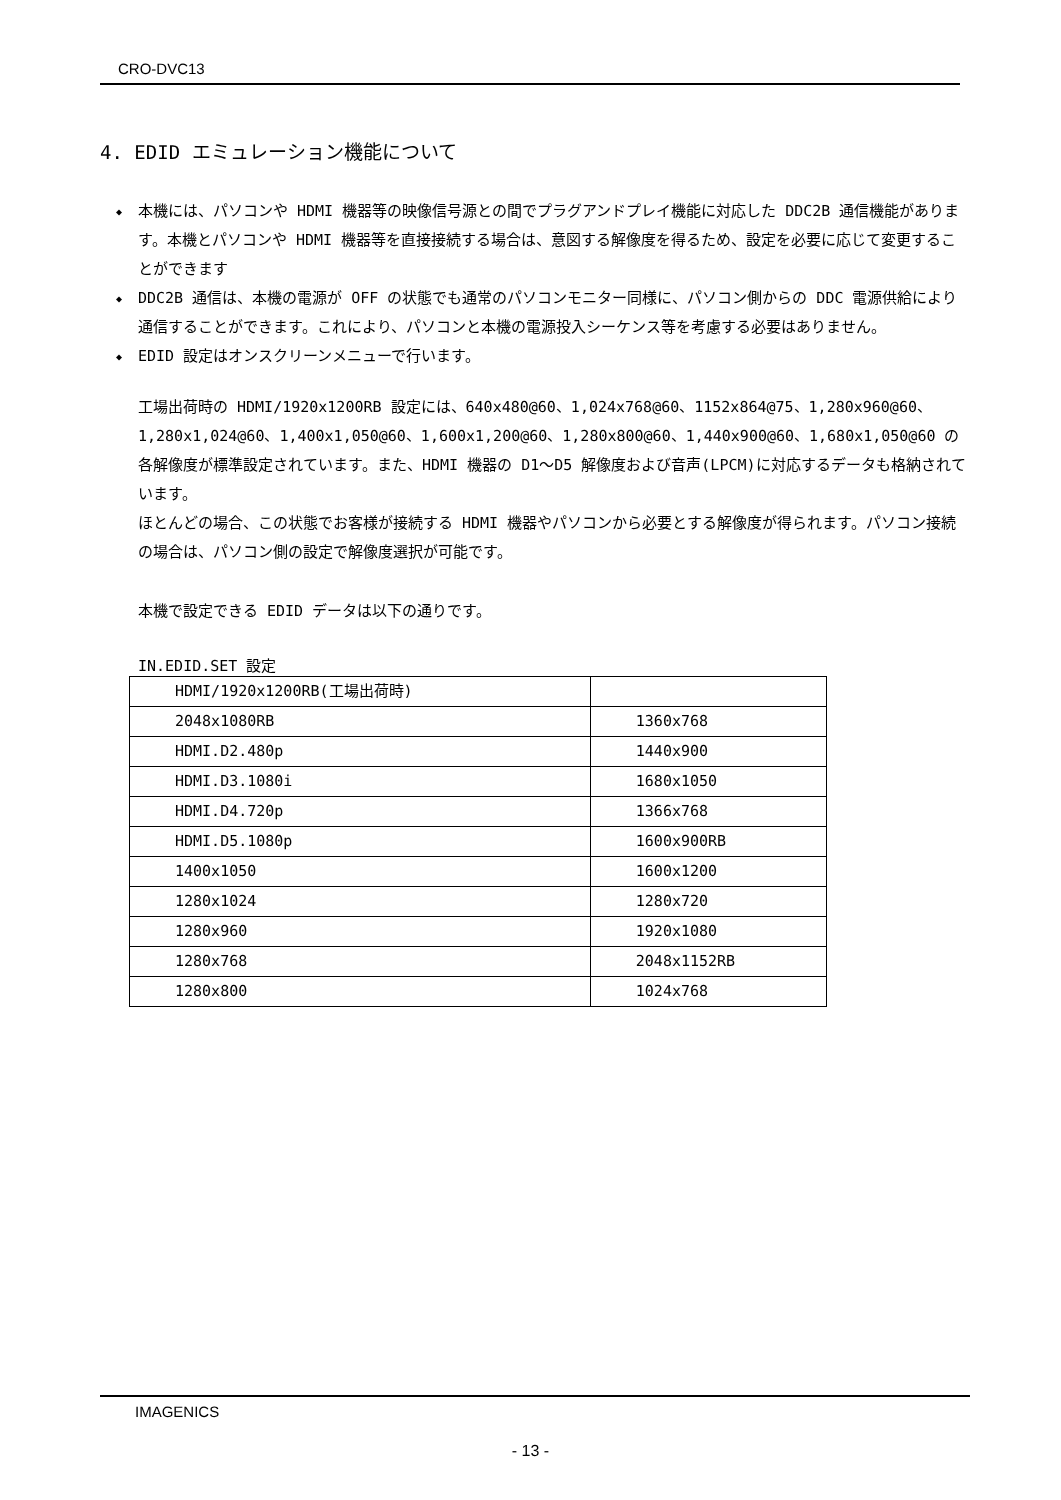CRO-DVC13
4. EDID エミュレーション機能について
◆ 本機には、パソコンや HDMI 機器等の映像信号源との間でプラグアンドプレイ機能に対応した DDC2B 通信機能があります。本機とパソコンや HDMI 機器等を直接接続する場合は、意図する解像度を得るため、設定を必要に応じて変更することができます
◆ DDC2B 通信は、本機の電源が OFF の状態でも通常のパソコンモニター同様に、パソコン側からの DDC 電源供給により通信することができます。これにより、パソコンと本機の電源投入シーケンス等を考慮する必要はありません。
◆ EDID 設定はオンスクリーンメニューで行います。
工場出荷時の HDMI/1920x1200RB 設定には、640x480@60、1,024x768@60、1152x864@75、1,280x960@60、1,280x1,024@60、1,400x1,050@60、1,600x1,200@60、1,280x800@60、1,440x900@60、1,680x1,050@60 の各解像度が標準設定されています。また、HDMI 機器の D1～D5 解像度および音声(LPCM)に対応するデータも格納されています。
ほとんどの場合、この状態でお客様が接続する HDMI 機器やパソコンから必要とする解像度が得られます。パソコン接続の場合は、パソコン側の設定で解像度選択が可能です。
本機で設定できる EDID データは以下の通りです。
IN.EDID.SET 設定
| HDMI/1920x1200RB(工場出荷時) | |
| 2048x1080RB | 1360x768 |
| HDMI.D2.480p | 1440x900 |
| HDMI.D3.1080i | 1680x1050 |
| HDMI.D4.720p | 1366x768 |
| HDMI.D5.1080p | 1600x900RB |
| 1400x1050 | 1600x1200 |
| 1280x1024 | 1280x720 |
| 1280x960 | 1920x1080 |
| 1280x768 | 2048x1152RB |
| 1280x800 | 1024x768 |
IMAGENICS
- 13 -